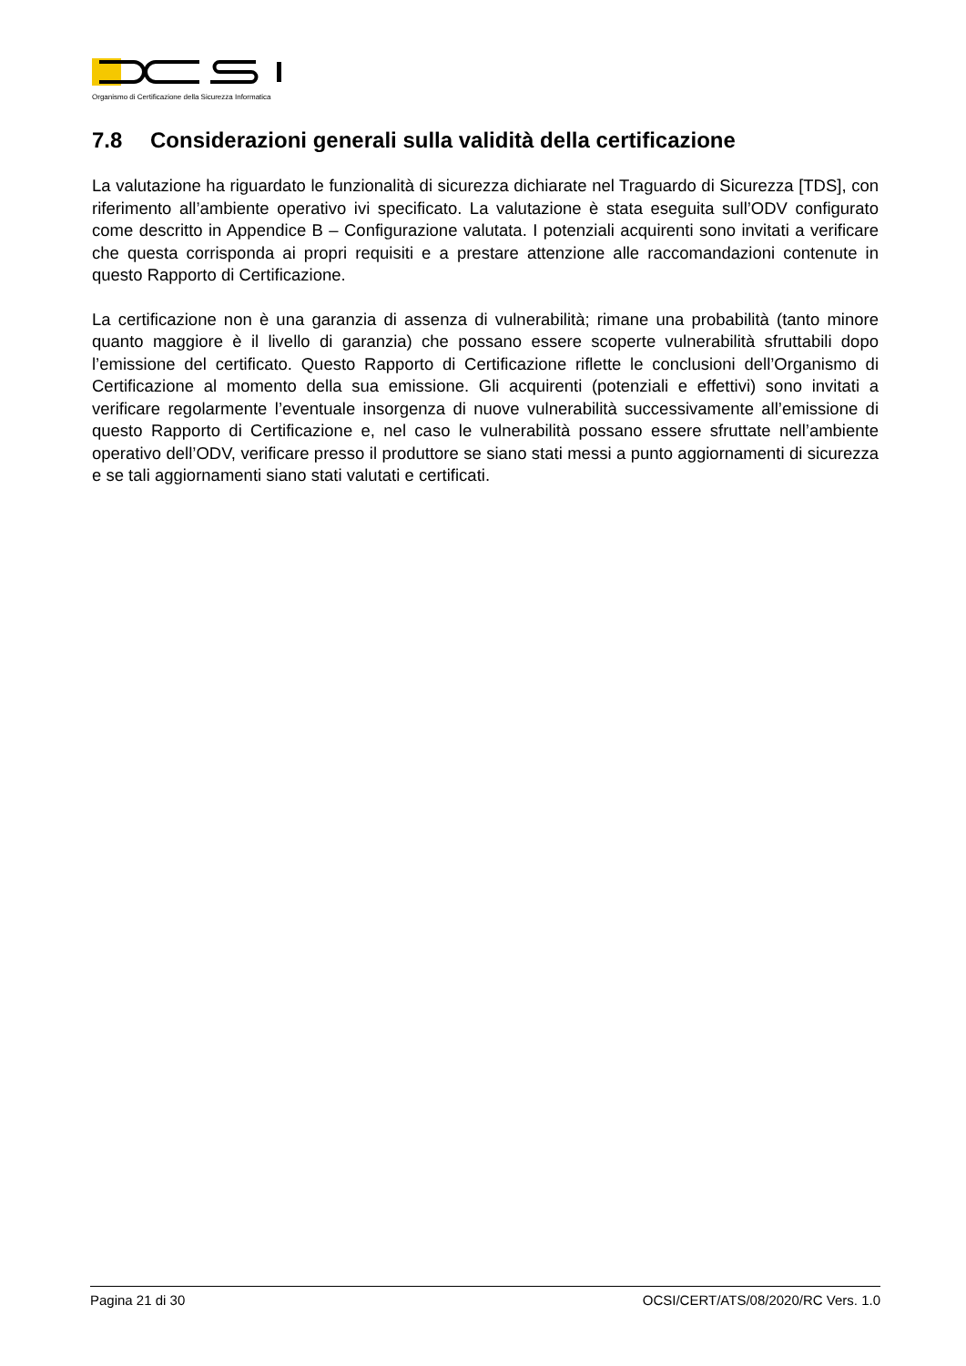Organismo di Certificazione della Sicurezza Informatica
7.8 Considerazioni generali sulla validità della certificazione
La valutazione ha riguardato le funzionalità di sicurezza dichiarate nel Traguardo di Sicurezza [TDS], con riferimento all’ambiente operativo ivi specificato. La valutazione è stata eseguita sull’ODV configurato come descritto in Appendice B – Configurazione valutata. I potenziali acquirenti sono invitati a verificare che questa corrisponda ai propri requisiti e a prestare attenzione alle raccomandazioni contenute in questo Rapporto di Certificazione.
La certificazione non è una garanzia di assenza di vulnerabilità; rimane una probabilità (tanto minore quanto maggiore è il livello di garanzia) che possano essere scoperte vulnerabilità sfruttabili dopo l’emissione del certificato. Questo Rapporto di Certificazione riflette le conclusioni dell’Organismo di Certificazione al momento della sua emissione. Gli acquirenti (potenziali e effettivi) sono invitati a verificare regolarmente l’eventuale insorgenza di nuove vulnerabilità successivamente all’emissione di questo Rapporto di Certificazione e, nel caso le vulnerabilità possano essere sfruttate nell’ambiente operativo dell’ODV, verificare presso il produttore se siano stati messi a punto aggiornamenti di sicurezza e se tali aggiornamenti siano stati valutati e certificati.
Pagina 21 di 30 OCSI/CERT/ATS/08/2020/RC Vers. 1.0